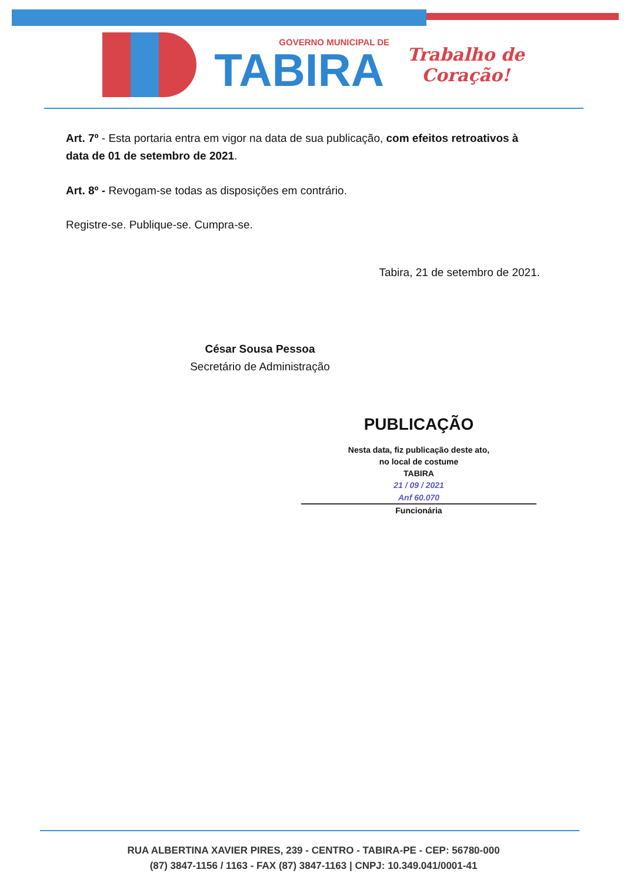GOVERNO MUNICIPAL DE
TABIRA
Trabalho de
Coração!
Art. 7º - Esta portaria entra em vigor na data de sua publicação, com efeitos retroativos à data de 01 de setembro de 2021.
Art. 8º - Revogam-se todas as disposições em contrário.
Registre-se. Publique-se. Cumpra-se.
Tabira, 21 de setembro de 2021.
César Sousa Pessoa
Secretário de Administração
PUBLICAÇÃO
Nesta data, fiz publicação deste ato,
no local de costume
TABIRA
21 / 09 / 2021
Anf 60.070
Funcionária
RUA ALBERTINA XAVIER PIRES, 239 - CENTRO - TABIRA-PE - CEP: 56780-000
(87) 3847-1156 / 1163 - FAX (87) 3847-1163 | CNPJ: 10.349.041/0001-41